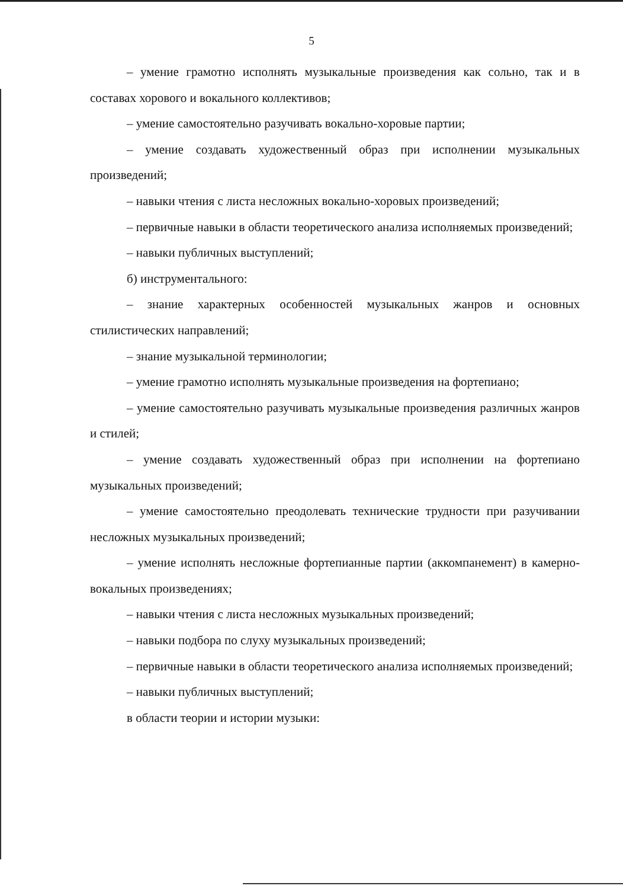5
– умение грамотно исполнять музыкальные произведения как сольно, так и в составах хорового и вокального коллективов;
– умение самостоятельно разучивать вокально-хоровые партии;
– умение создавать художественный образ при исполнении музыкальных произведений;
– навыки чтения с листа несложных вокально-хоровых произведений;
– первичные навыки в области теоретического анализа исполняемых произведений;
– навыки публичных выступлений;
б) инструментального:
– знание характерных особенностей музыкальных жанров и основных стилистических направлений;
– знание музыкальной терминологии;
– умение грамотно исполнять музыкальные произведения на фортепиано;
– умение самостоятельно разучивать музыкальные произведения различных жанров и стилей;
– умение создавать художественный образ при исполнении на фортепиано музыкальных произведений;
– умение самостоятельно преодолевать технические трудности при разучивании несложных музыкальных произведений;
– умение исполнять несложные фортепианные партии (аккомпанемент) в камерно-вокальных произведениях;
– навыки чтения с листа несложных музыкальных произведений;
– навыки подбора по слуху музыкальных произведений;
– первичные навыки в области теоретического анализа исполняемых произведений;
– навыки публичных выступлений;
в области теории и истории музыки: